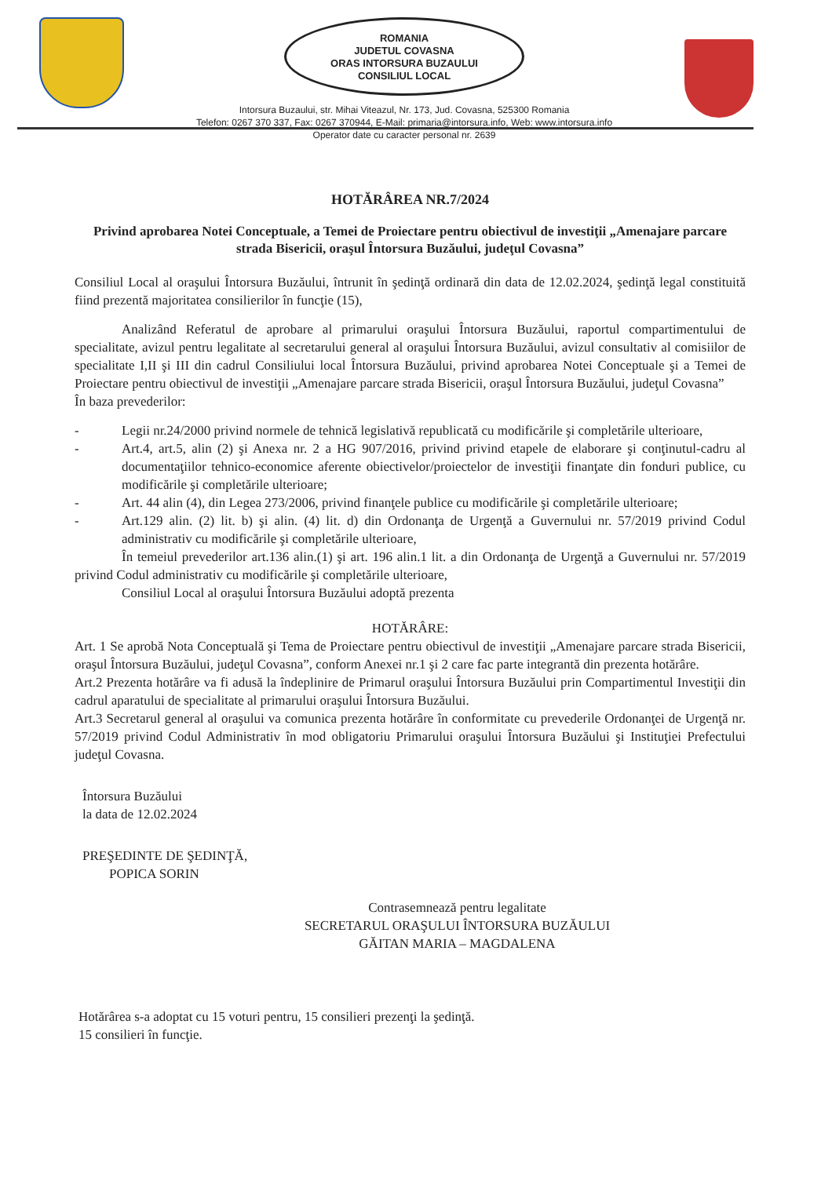ROMANIA
JUDETUL COVASNA
ORAS INTORSURA BUZAULUI
CONSILIUL LOCAL
Intorsura Buzaului, str. Mihai Viteazul, Nr. 173, Jud. Covasna, 525300 Romania
Telefon: 0267 370 337, Fax: 0267 370944, E-Mail: primaria@intorsura.info, Web: www.intorsura.info
Operator date cu caracter personal nr. 2639
HOTĂRÂREA NR.7/2024
Privind aprobarea Notei Conceptuale, a Temei de Proiectare pentru obiectivul de investiţii „Amenajare parcare strada Bisericii, oraşul Întorsura Buzăului, judeţul Covasna”
Consiliul Local al oraşului Întorsura Buzăului, întrunit în şedinţă ordinară din data de 12.02.2024, şedinţă legal constituită fiind prezentă majoritatea consilierilor în funcţie (15),
Analizând Referatul de aprobare al primarului oraşului Întorsura Buzăului, raportul compartimentului de specialitate, avizul pentru legalitate al secretarului general al oraşului Întorsura Buzăului, avizul consultativ al comisiilor de specialitate I,II şi III din cadrul Consiliului local Întorsura Buzăului, privind aprobarea Notei Conceptuale şi a Temei de Proiectare pentru obiectivul de investiţii „Amenajare parcare strada Bisericii, oraşul Întorsura Buzăului, judeţul Covasna”
În baza prevederilor:
- Legii nr.24/2000 privind normele de tehnică legislativă republicată cu modificările şi completările ulterioare,
- Art.4, art.5, alin (2) şi Anexa nr. 2 a HG 907/2016, privind privind etapele de elaborare şi conţinutul-cadru al documentaţiilor tehnico-economice aferente obiectivelor/proiectelor de investiţii finanţate din fonduri publice, cu modificările şi completările ulterioare;
- Art. 44 alin (4), din Legea 273/2006, privind finanţele publice cu modificările şi completările ulterioare;
- Art.129 alin. (2) lit. b) şi alin. (4) lit. d) din Ordonanţa de Urgenţă a Guvernului nr. 57/2019 privind Codul administrativ cu modificările şi completările ulterioare,
În temeiul prevederilor art.136 alin.(1) şi art. 196 alin.1 lit. a din Ordonanţa de Urgenţă a Guvernului nr. 57/2019 privind Codul administrativ cu modificările şi completările ulterioare,
Consiliul Local al oraşului Întorsura Buzăului adoptă prezenta
HOTĂRÂRE:
Art. 1 Se aprobă Nota Conceptuală şi Tema de Proiectare pentru obiectivul de investiţii „Amenajare parcare strada Bisericii, oraşul Întorsura Buzăului, judeţul Covasna”, conform Anexei nr.1 şi 2 care fac parte integrantă din prezenta hotărâre.
Art.2 Prezenta hotărâre va fi adusă la îndeplinire de Primarul oraşului Întorsura Buzăului prin Compartimentul Investiţii din cadrul aparatului de specialitate al primarului oraşului Întorsura Buzăului.
Art.3 Secretarul general al oraşului va comunica prezenta hotărâre în conformitate cu prevederile Ordonanţei de Urgenţă nr. 57/2019 privind Codul Administrativ în mod obligatoriu Primarului oraşului Întorsura Buzăului şi Instituţiei Prefectului judeţul Covasna.
Întorsura Buzăului
la data de 12.02.2024
PREŞEDINTE DE ŞEDINŢĂ,
POPICA SORIN
Contrasemnează pentru legalitate
SECRETARUL ORAŞULUI ÎNTORSURA BUZĂULUI
GĂITAN MARIA – MAGDALENA
Hotărârea s-a adoptat cu 15 voturi pentru, 15 consilieri prezenţi la şedinţă.
15 consilieri în funcţie.